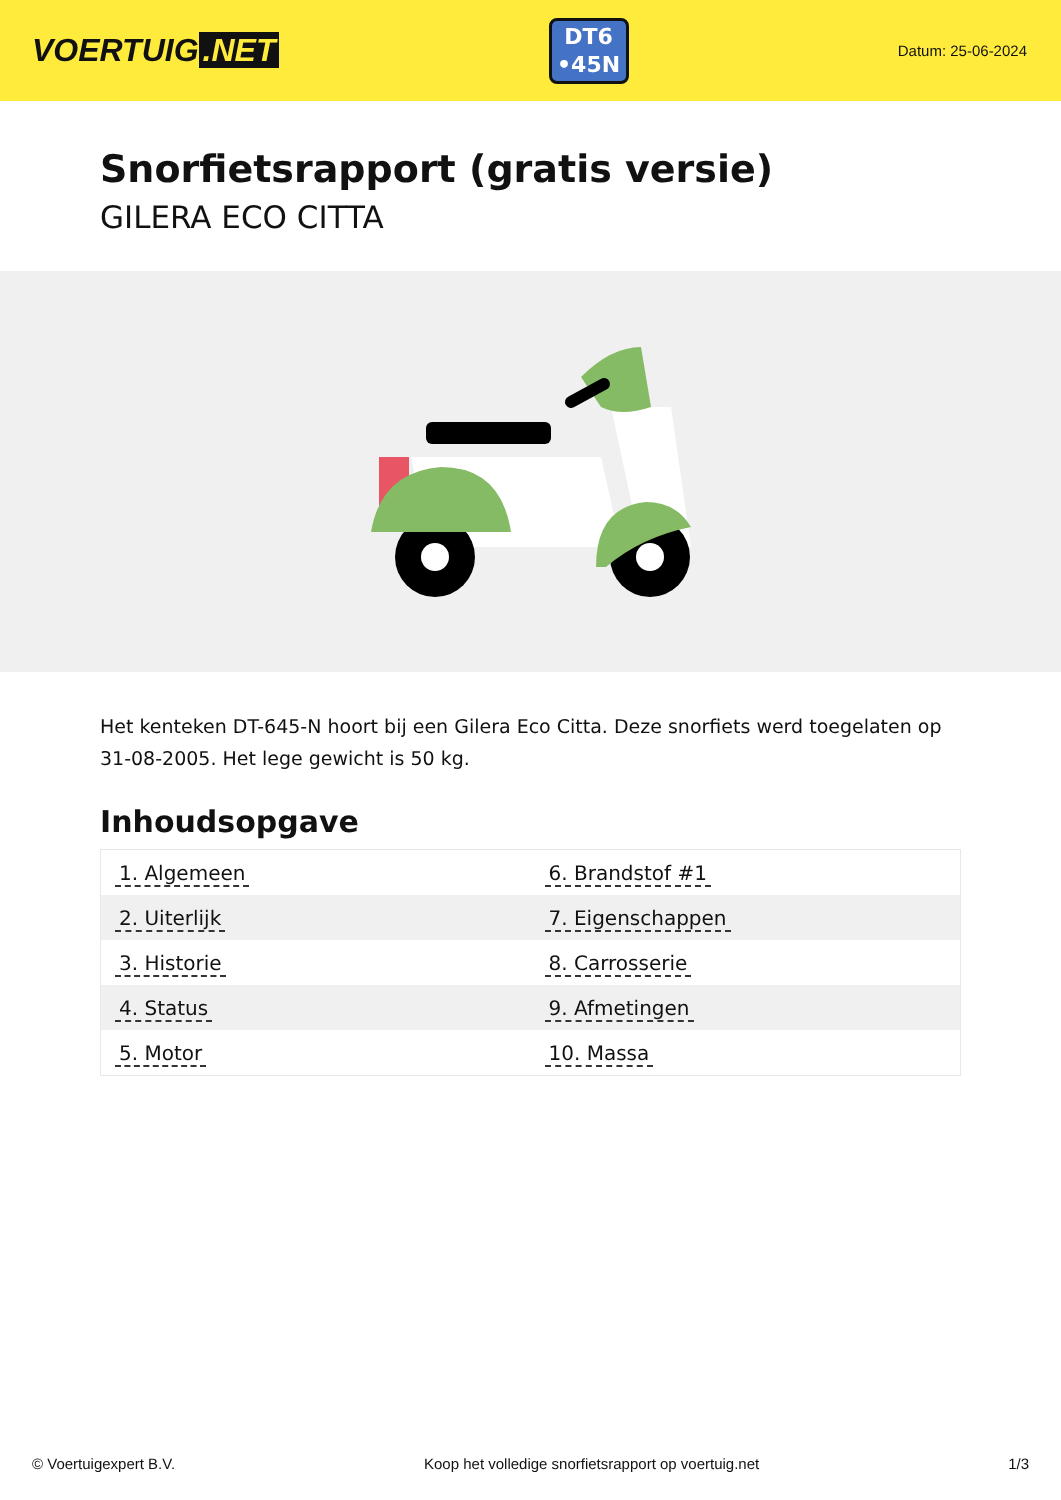VOERTUIG.NET
DT6
•45N
Datum: 25-06-2024
Snorfietsrapport (gratis versie)
GILERA ECO CITTA
Het kenteken DT-645-N hoort bij een Gilera Eco Citta. Deze snorfiets werd toegelaten op 31-08-2005. Het lege gewicht is 50 kg.
Inhoudsopgave
| 1. Algemeen | 6. Brandstof #1 |
| 2. Uiterlijk | 7. Eigenschappen |
| 3. Historie | 8. Carrosserie |
| 4. Status | 9. Afmetingen |
| 5. Motor | 10. Massa |
© Voertuigexpert B.V. Koop het volledige snorfietsrapport op voertuig.net 1/3